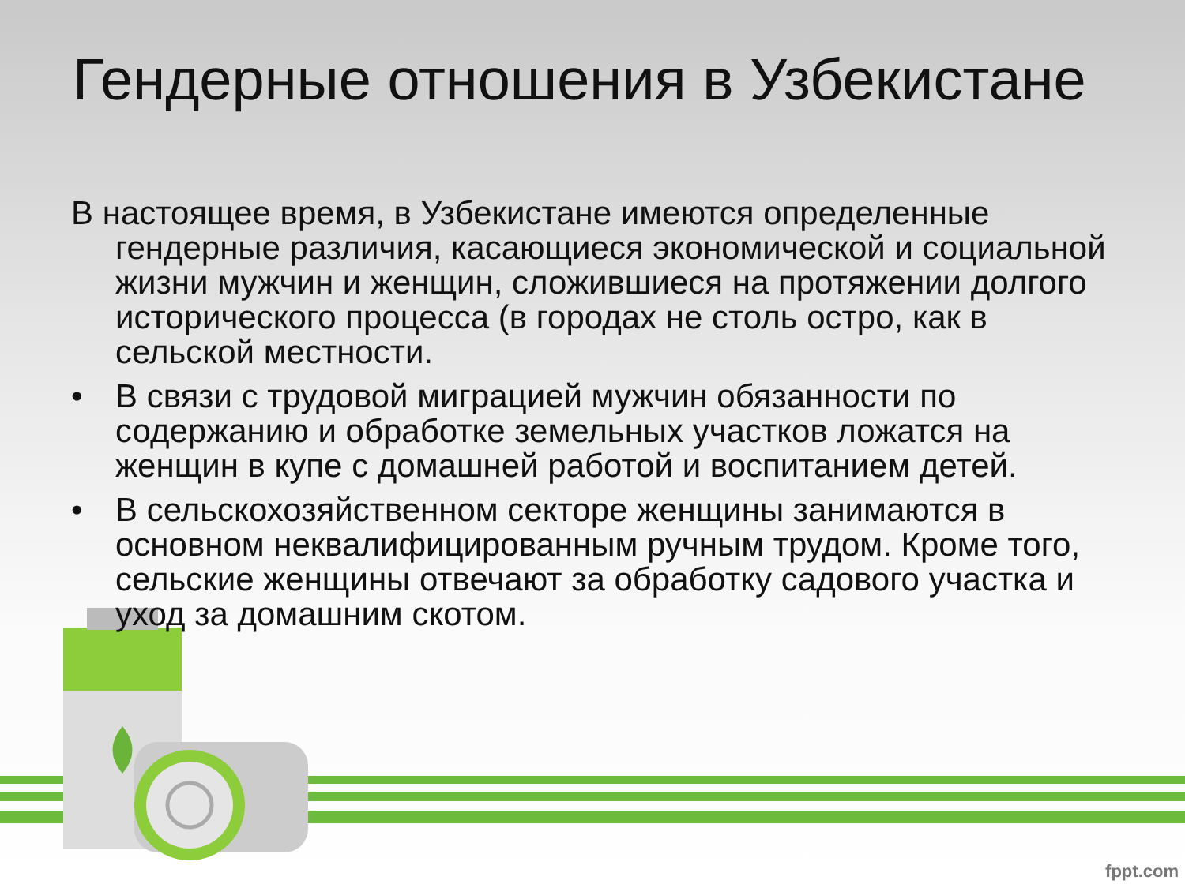Гендерные отношения в Узбекистане
В настоящее время, в Узбекистане имеются определенные гендерные различия, касающиеся экономической и социальной жизни мужчин и женщин, сложившиеся на протяжении долгого исторического процесса (в городах не столь остро, как в сельской местности.
• В связи с трудовой миграцией мужчин обязанности по содержанию и обработке земельных участков ложатся на женщин в купе с домашней работой и воспитанием детей.
• В сельскохозяйственном секторе женщины занимаются в основном неквалифицированным ручным трудом. Кроме того, сельские женщины отвечают за обработку садового участка и уход за домашним скотом.
fppt.com